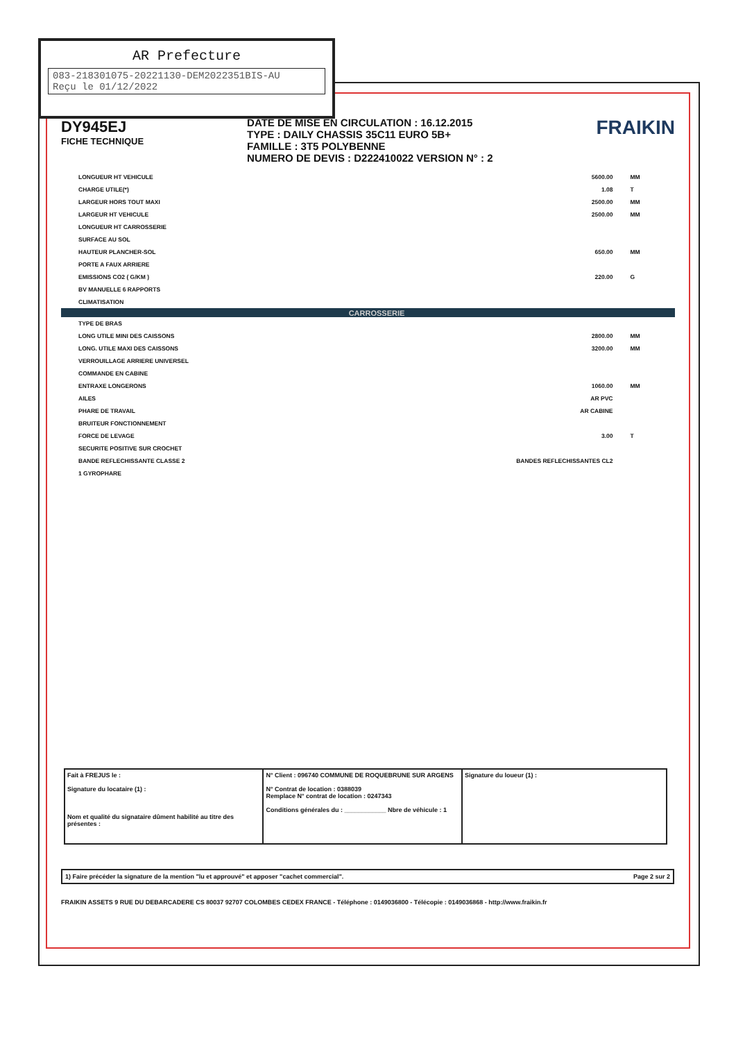AR Prefecture
083-218301075-20221130-DEM2022351BIS-AU
Reçu le 01/12/2022
DY945EJ
FICHE TECHNIQUE
DATE DE MISE EN CIRCULATION : 16.12.2015
TYPE : DAILY CHASSIS 35C11 EURO 5B+
FAMILLE : 3T5 POLYBENNE
NUMERO DE DEVIS : D222410022 VERSION N° : 2
FRAIKIN
| LONGUEUR HT VEHICULE | 5600.00 | MM |
| CHARGE UTILE(*) | 1.08 | T |
| LARGEUR HORS TOUT MAXI | 2500.00 | MM |
| LARGEUR HT VEHICULE | 2500.00 | MM |
| LONGUEUR HT CARROSSERIE | | |
| SURFACE AU SOL | | |
| HAUTEUR PLANCHER-SOL | 650.00 | MM |
| PORTE A FAUX ARRIERE | | |
| EMISSIONS CO2 ( G/KM ) | 220.00 | G |
| BV MANUELLE 6 RAPPORTS | | |
| CLIMATISATION | | |
| CARROSSERIE | | |
| TYPE DE BRAS | | |
| LONG UTILE MINI DES CAISSONS | 2800.00 | MM |
| LONG. UTILE MAXI DES CAISSONS | 3200.00 | MM |
| VERROUILLAGE ARRIERE UNIVERSEL | | |
| COMMANDE EN CABINE | | |
| ENTRAXE LONGERONS | 1060.00 | MM |
| AILES | AR PVC | |
| PHARE DE TRAVAIL | AR CABINE | |
| BRUITEUR FONCTIONNEMENT | | |
| FORCE DE LEVAGE | 3.00 | T |
| SECURITE POSITIVE SUR CROCHET | | |
| BANDE REFLECHISSANTE CLASSE 2 | BANDES REFLECHISSANTES CL2 | |
| 1 GYROPHARE | | |
| Fait à FREJUS le : Signature du locataire (1) : Nom et qualité du signataire dûment habilité au titre des présentes : | N° Client : 096740 COMMUNE DE ROQUEBRUNE SUR ARGENS N° Contrat de location : 0388039 Remplace N° contrat de location : 0247343 Conditions générales du : ____________ Nbre de véhicule : 1 | Signature du loueur (1) : |
1) Faire précéder la signature de la mention "lu et approuvé" et apposer "cachet commercial". Page 2 sur 2
FRAIKIN ASSETS 9 RUE DU DEBARCADERE CS 80037 92707 COLOMBES CEDEX FRANCE - Téléphone : 0149036800 - Télécopie : 0149036868 - http://www.fraikin.fr